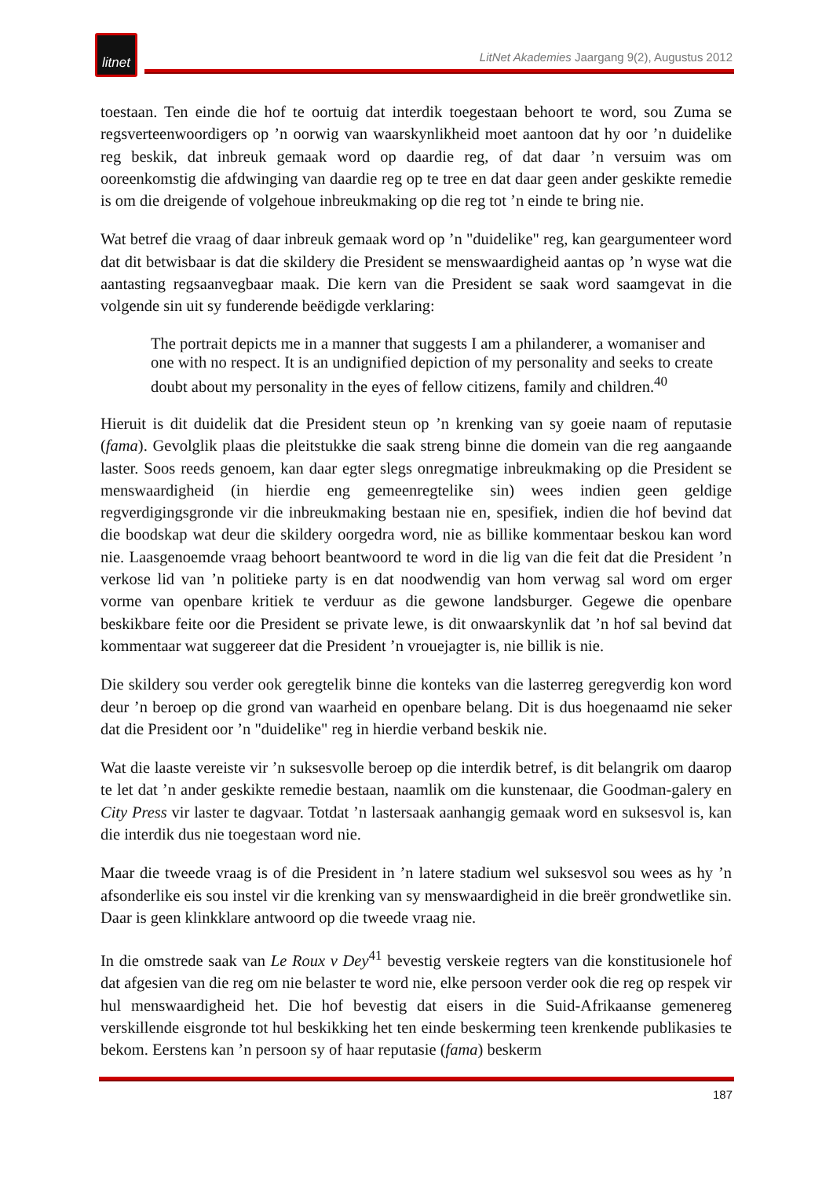litnet
LitNet Akademies Jaargang 9(2), Augustus 2012
toestaan. Ten einde die hof te oortuig dat interdik toegestaan behoort te word, sou Zuma se regsverteenwoordigers op ’n oorwig van waarskynlikheid moet aantoon dat hy oor ’n duidelike reg beskik, dat inbreuk gemaak word op daardie reg, of dat daar ’n versuim was om ooreenkomstig die afdwinging van daardie reg op te tree en dat daar geen ander geskikte remedie is om die dreigende of volgehoue inbreukmaking op die reg tot ’n einde te bring nie.
Wat betref die vraag of daar inbreuk gemaak word op ’n "duidelike" reg, kan geargumenteer word dat dit betwisbaar is dat die skildery die President se menswaardigheid aantas op ’n wyse wat die aantasting regsaanvegbaar maak. Die kern van die President se saak word saamgevat in die volgende sin uit sy funderende beëdigde verklaring:
The portrait depicts me in a manner that suggests I am a philanderer, a womaniser and one with no respect. It is an undignified depiction of my personality and seeks to create doubt about my personality in the eyes of fellow citizens, family and children.<sup>40</sup>
Hieruit is dit duidelik dat die President steun op ’n krenking van sy goeie naam of reputasie (fama). Gevolglik plaas die pleitstukke die saak streng binne die domein van die reg aangaande laster. Soos reeds genoem, kan daar egter slegs onregmatige inbreukmaking op die President se menswaardigheid (in hierdie eng gemeenregtelike sin) wees indien geen geldige regverdigingsgronde vir die inbreukmaking bestaan nie en, spesifiek, indien die hof bevind dat die boodskap wat deur die skildery oorgedra word, nie as billike kommentaar beskou kan word nie. Laasgenoemde vraag behoort beantwoord te word in die lig van die feit dat die President ’n verkose lid van ’n politieke party is en dat noodwendig van hom verwag sal word om erger vorme van openbare kritiek te verduur as die gewone landsburger. Gegewe die openbare beskikbare feite oor die President se private lewe, is dit onwaarskynlik dat ’n hof sal bevind dat kommentaar wat suggereer dat die President ’n vrouejagter is, nie billik is nie.
Die skildery sou verder ook geregtelik binne die konteks van die lasterreg geregverdig kon word deur ’n beroep op die grond van waarheid en openbare belang. Dit is dus hoegenaamd nie seker dat die President oor ’n "duidelike" reg in hierdie verband beskik nie.
Wat die laaste vereiste vir ’n suksesvolle beroep op die interdik betref, is dit belangrik om daarop te let dat ’n ander geskikte remedie bestaan, naamlik om die kunstenaar, die Goodman-galery en City Press vir laster te dagvaar. Totdat ’n lastersaak aanhangig gemaak word en suksesvol is, kan die interdik dus nie toegestaan word nie.
Maar die tweede vraag is of die President in ’n latere stadium wel suksesvol sou wees as hy ’n afsonderlike eis sou instel vir die krenking van sy menswaardigheid in die breër grondwetlike sin. Daar is geen klinkklare antwoord op die tweede vraag nie.
In die omstrede saak van Le Roux v Dey<sup>41</sup> bevestig verskeie regters van die konstitusionele hof dat afgesien van die reg om nie belaster te word nie, elke persoon verder ook die reg op respek vir hul menswaardigheid het. Die hof bevestig dat eisers in die Suid-Afrikaanse gemenereg verskillende eisgronde tot hul beskikking het ten einde beskerming teen krenkende publikasies te bekom. Eerstens kan ’n persoon sy of haar reputasie (fama) beskerm
187